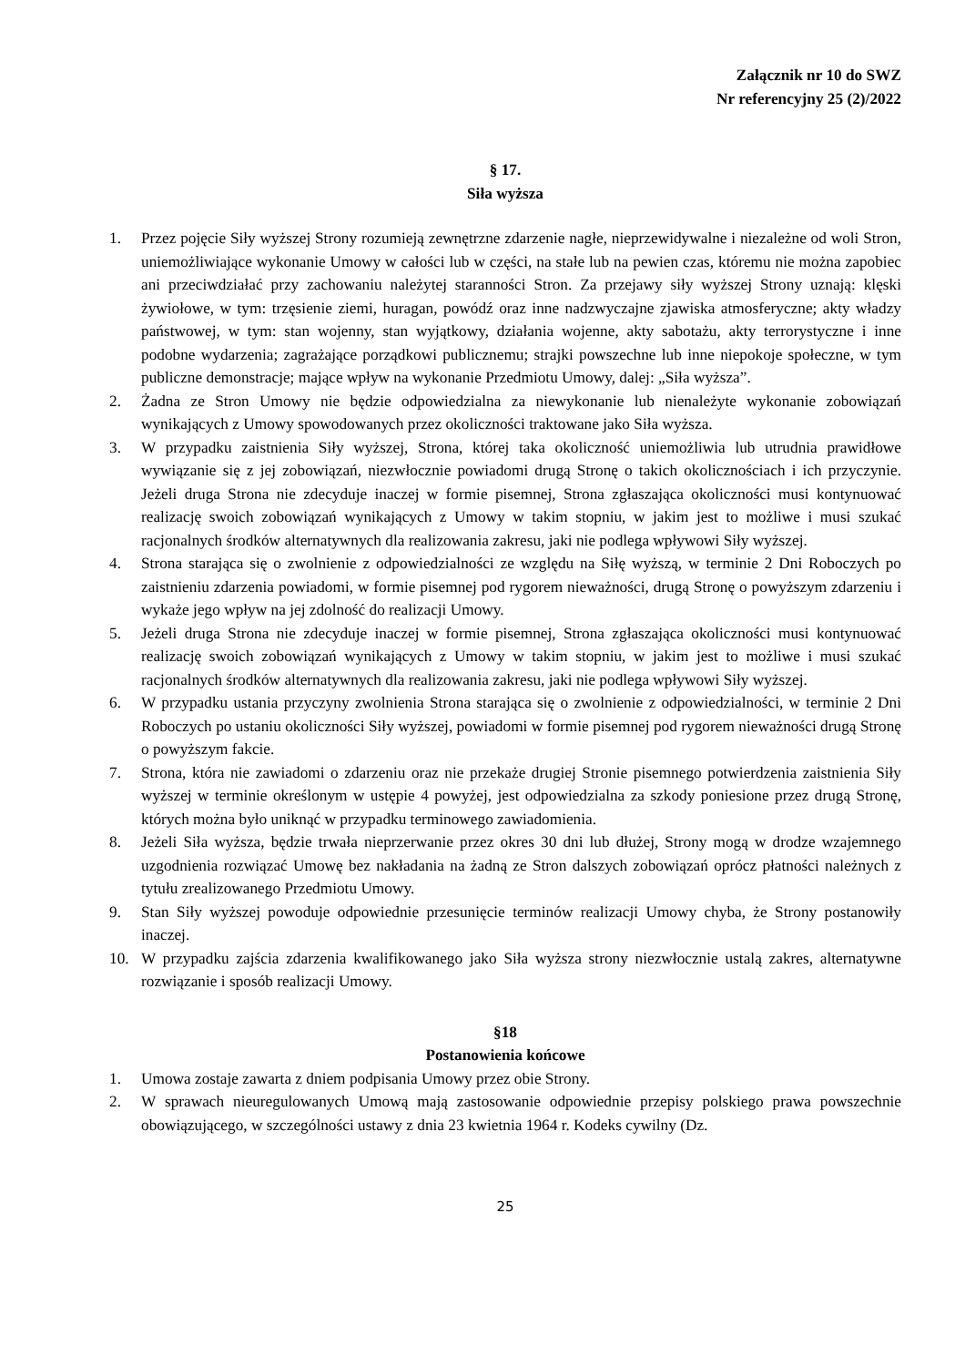Załącznik nr 10 do SWZ
Nr referencyjny 25 (2)/2022
§ 17.
Siła wyższa
1. Przez pojęcie Siły wyższej Strony rozumieją zewnętrzne zdarzenie nagłe, nieprzewidywalne i niezależne od woli Stron, uniemożliwiające wykonanie Umowy w całości lub w części, na stałe lub na pewien czas, któremu nie można zapobiec ani przeciwdziałać przy zachowaniu należytej staranności Stron. Za przejawy siły wyższej Strony uznają: klęski żywiołowe, w tym: trzęsienie ziemi, huragan, powódź oraz inne nadzwyczajne zjawiska atmosferyczne; akty władzy państwowej, w tym: stan wojenny, stan wyjątkowy, działania wojenne, akty sabotażu, akty terrorystyczne i inne podobne wydarzenia; zagrażające porządkowi publicznemu; strajki powszechne lub inne niepokoje społeczne, w tym publiczne demonstracje; mające wpływ na wykonanie Przedmiotu Umowy, dalej: „Siła wyższa”.
2. Żadna ze Stron Umowy nie będzie odpowiedzialna za niewykonanie lub nienależyte wykonanie zobowiązań wynikających z Umowy spowodowanych przez okoliczności traktowane jako Siła wyższa.
3. W przypadku zaistnienia Siły wyższej, Strona, której taka okoliczność uniemożliwia lub utrudnia prawidłowe wywiązanie się z jej zobowiązań, niezwłocznie powiadomi drugą Stronę o takich okolicznościach i ich przyczynie. Jeżeli druga Strona nie zdecyduje inaczej w formie pisemnej, Strona zgłaszająca okoliczności musi kontynuować realizację swoich zobowiązań wynikających z Umowy w takim stopniu, w jakim jest to możliwe i musi szukać racjonalnych środków alternatywnych dla realizowania zakresu, jaki nie podlega wpływowi Siły wyższej.
4. Strona starająca się o zwolnienie z odpowiedzialności ze względu na Siłę wyższą, w terminie 2 Dni Roboczych po zaistnieniu zdarzenia powiadomi, w formie pisemnej pod rygorem nieważności, drugą Stronę o powyższym zdarzeniu i wykaże jego wpływ na jej zdolność do realizacji Umowy.
5. Jeżeli druga Strona nie zdecyduje inaczej w formie pisemnej, Strona zgłaszająca okoliczności musi kontynuować realizację swoich zobowiązań wynikających z Umowy w takim stopniu, w jakim jest to możliwe i musi szukać racjonalnych środków alternatywnych dla realizowania zakresu, jaki nie podlega wpływowi Siły wyższej.
6. W przypadku ustania przyczyny zwolnienia Strona starająca się o zwolnienie z odpowiedzialności, w terminie 2 Dni Roboczych po ustaniu okoliczności Siły wyższej, powiadomi w formie pisemnej pod rygorem nieważności drugą Stronę o powyższym fakcie.
7. Strona, która nie zawiadomi o zdarzeniu oraz nie przekaże drugiej Stronie pisemnego potwierdzenia zaistnienia Siły wyższej w terminie określonym w ustępie 4 powyżej, jest odpowiedzialna za szkody poniesione przez drugą Stronę, których można było uniknąć w przypadku terminowego zawiadomienia.
8. Jeżeli Siła wyższa, będzie trwała nieprzerwanie przez okres 30 dni lub dłużej, Strony mogą w drodze wzajemnego uzgodnienia rozwiązać Umowę bez nakładania na żadną ze Stron dalszych zobowiązań oprócz płatności należnych z tytułu zrealizowanego Przedmiotu Umowy.
9. Stan Siły wyższej powoduje odpowiednie przesunięcie terminów realizacji Umowy chyba, że Strony postanowiły inaczej.
10. W przypadku zajścia zdarzenia kwalifikowanego jako Siła wyższa strony niezwłocznie ustalą zakres, alternatywne rozwiązanie i sposób realizacji Umowy.
§18
Postanowienia końcowe
1. Umowa zostaje zawarta z dniem podpisania Umowy przez obie Strony.
2. W sprawach nieuregulowanych Umową mają zastosowanie odpowiednie przepisy polskiego prawa powszechnie obowiązującego, w szczególności ustawy z dnia 23 kwietnia 1964 r. Kodeks cywilny (Dz.
25